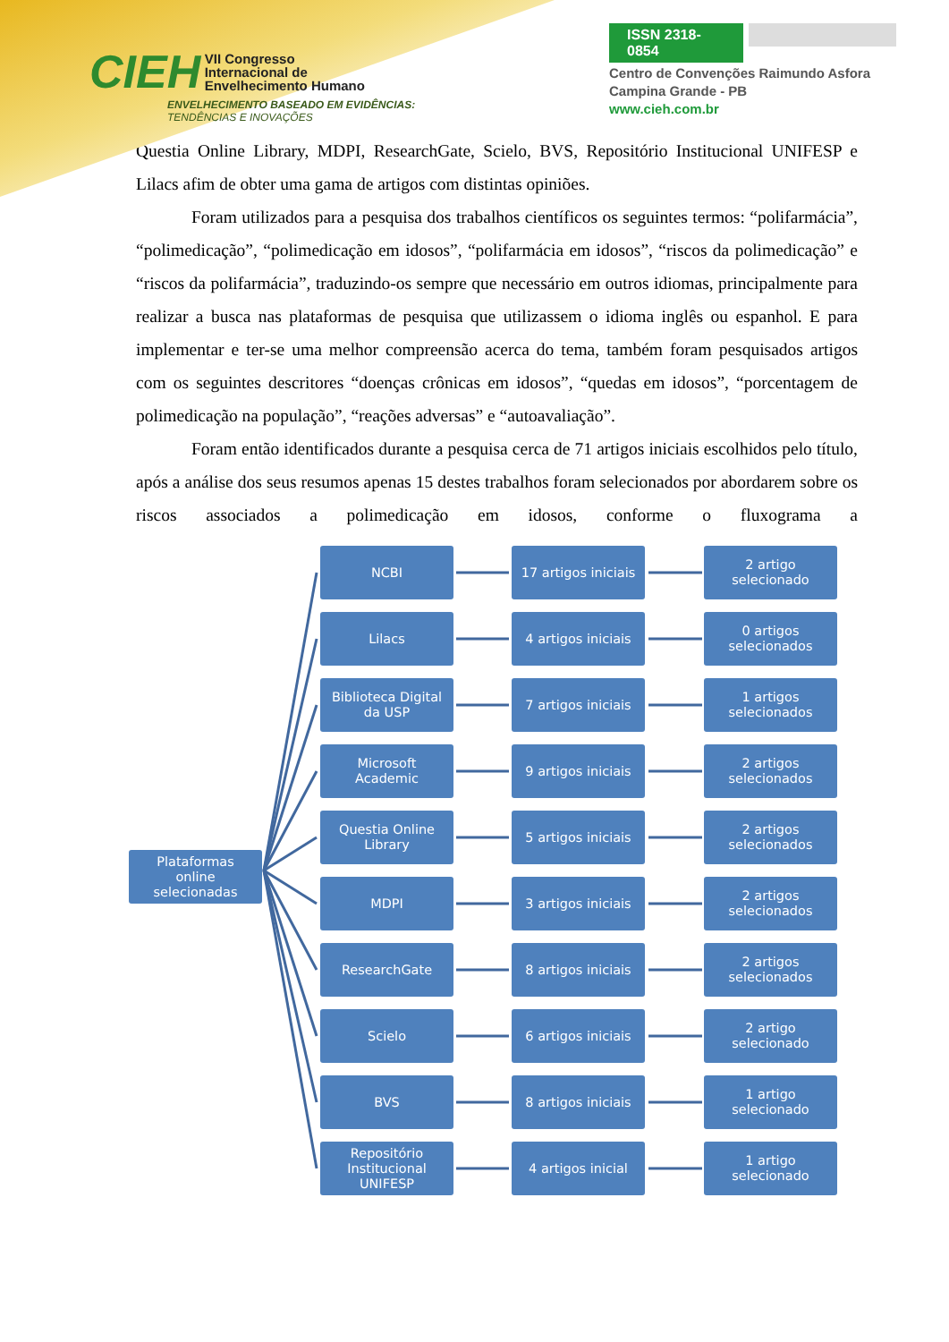CIEH VII Congresso
Internacional de
Envelhecimento Humano
ENVELHECIMENTO BASEADO EM EVIDÊNCIAS:
TENDÊNCIAS E INOVAÇÕES
ISSN 2318-0854
Centro de Convenções Raimundo Asfora
Campina Grande - PB
www.cieh.com.br
Questia Online Library, MDPI, ResearchGate, Scielo, BVS, Repositório Institucional UNIFESP e Lilacs afim de obter uma gama de artigos com distintas opiniões.
Foram utilizados para a pesquisa dos trabalhos científicos os seguintes termos: “polifarmácia”, “polimedicação”, “polimedicação em idosos”, “polifarmácia em idosos”, “riscos da polimedicação” e “riscos da polifarmácia”, traduzindo-os sempre que necessário em outros idiomas, principalmente para realizar a busca nas plataformas de pesquisa que utilizassem o idioma inglês ou espanhol. E para implementar e ter-se uma melhor compreensão acerca do tema, também foram pesquisados artigos com os seguintes descritores “doenças crônicas em idosos”, “quedas em idosos”, “porcentagem de polimedicação na população”, “reações adversas” e “autoavaliação”.
Foram então identificados durante a pesquisa cerca de 71 artigos iniciais escolhidos pelo título, após a análise dos seus resumos apenas 15 destes trabalhos foram selecionados por abordarem sobre os riscos associados a polimedicação em idosos, conforme o fluxograma a
Plataformas
online
selecionadas
NCBI 17 artigos iniciais
2 artigo
selecionado
Lilacs 4 artigos iniciais
0 artigos
selecionados
Biblioteca Digital
da USP
7 artigos iniciais
1 artigos
selecionados
Microsoft
Academic
9 artigos iniciais
2 artigos
selecionados
Questia Online
Library
5 artigos iniciais
2 artigos
selecionados
MDPI 3 artigos iniciais
2 artigos
selecionados
ResearchGate 8 artigos iniciais
2 artigos
selecionados
Scielo 6 artigos iniciais
2 artigo
selecionado
BVS 8 artigos iniciais
1 artigo
selecionado
Repositório
Institucional
UNIFESP
4 artigos inicial 1 artigo
selecionado